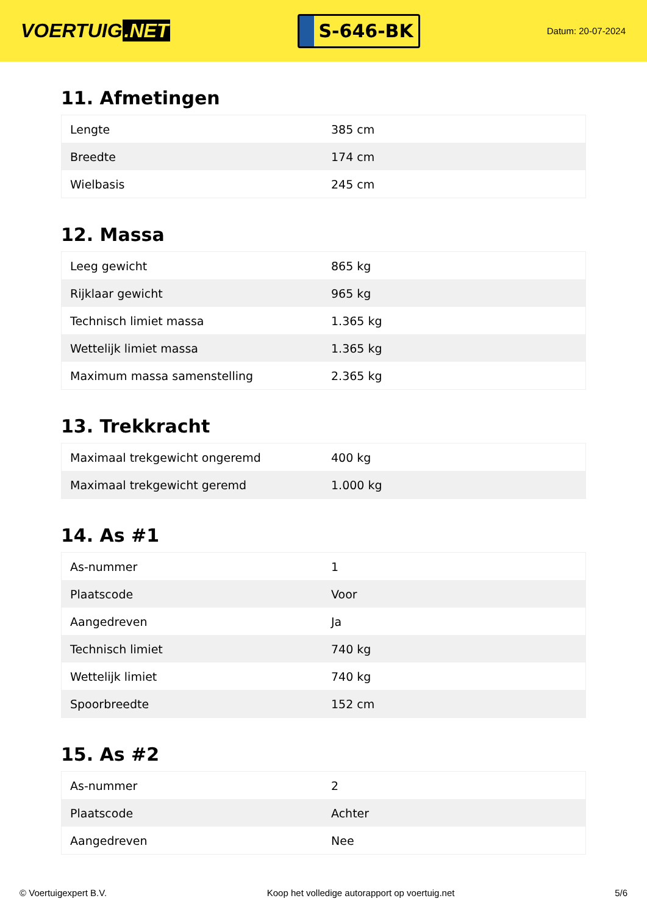VOERTUIG.NET
S-646-BK
Datum: 20-07-2024
11. Afmetingen
| Lengte | 385 cm |
| Breedte | 174 cm |
| Wielbasis | 245 cm |
12. Massa
| Leeg gewicht | 865 kg |
| Rijklaar gewicht | 965 kg |
| Technisch limiet massa | 1.365 kg |
| Wettelijk limiet massa | 1.365 kg |
| Maximum massa samenstelling | 2.365 kg |
13. Trekkracht
| Maximaal trekgewicht ongeremd | 400 kg |
| Maximaal trekgewicht geremd | 1.000 kg |
14. As #1
| As-nummer | 1 |
| Plaatscode | Voor |
| Aangedreven | Ja |
| Technisch limiet | 740 kg |
| Wettelijk limiet | 740 kg |
| Spoorbreedte | 152 cm |
15. As #2
| As-nummer | 2 |
| Plaatscode | Achter |
| Aangedreven | Nee |
© Voertuigexpert B.V. Koop het volledige autorapport op voertuig.net 5/6